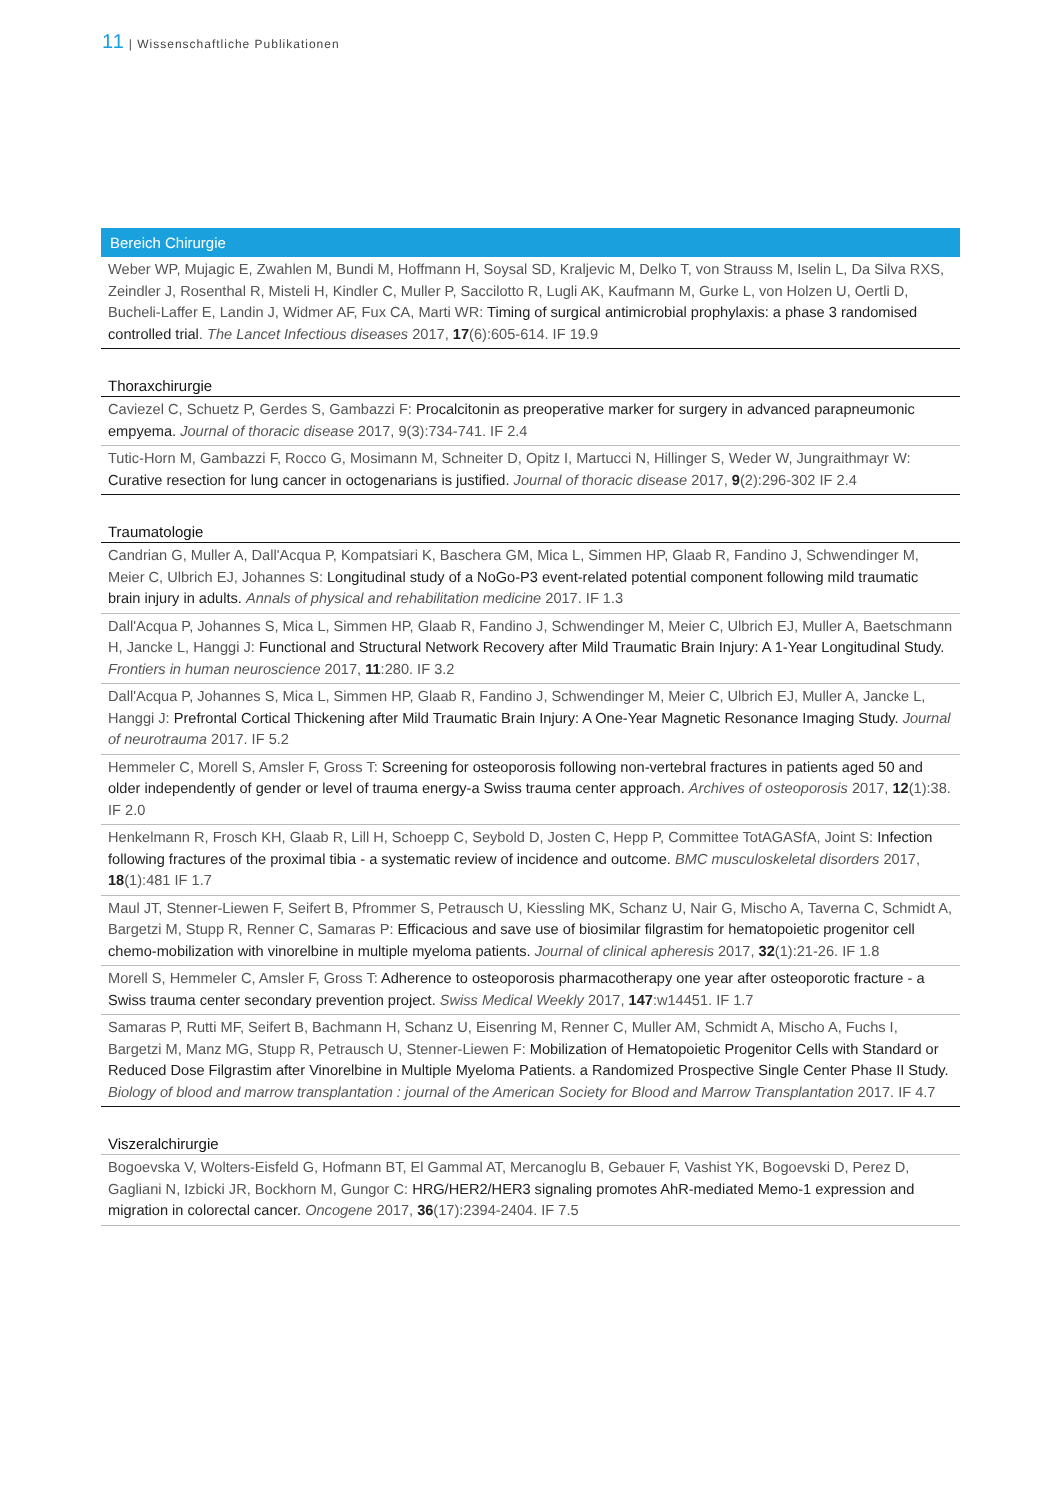11 | Wissenschaftliche Publikationen
Bereich Chirurgie
Weber WP, Mujagic E, Zwahlen M, Bundi M, Hoffmann H, Soysal SD, Kraljevic M, Delko T, von Strauss M, Iselin L, Da Silva RXS, Zeindler J, Rosenthal R, Misteli H, Kindler C, Muller P, Saccilotto R, Lugli AK, Kaufmann M, Gurke L, von Holzen U, Oertli D, Bucheli-Laffer E, Landin J, Widmer AF, Fux CA, Marti WR: Timing of surgical antimicrobial prophylaxis: a phase 3 randomised controlled trial. The Lancet Infectious diseases 2017, 17(6):605-614. IF 19.9
Thoraxchirurgie
Caviezel C, Schuetz P, Gerdes S, Gambazzi F: Procalcitonin as preoperative marker for surgery in advanced parapneumonic empyema. Journal of thoracic disease 2017, 9(3):734-741. IF 2.4
Tutic-Horn M, Gambazzi F, Rocco G, Mosimann M, Schneiter D, Opitz I, Martucci N, Hillinger S, Weder W, Jungraithmayr W: Curative resection for lung cancer in octogenarians is justified. Journal of thoracic disease 2017, 9(2):296-302 IF 2.4
Traumatologie
Candrian G, Muller A, Dall'Acqua P, Kompatsiari K, Baschera GM, Mica L, Simmen HP, Glaab R, Fandino J, Schwendinger M, Meier C, Ulbrich EJ, Johannes S: Longitudinal study of a NoGo-P3 event-related potential component following mild traumatic brain injury in adults. Annals of physical and rehabilitation medicine 2017. IF 1.3
Dall'Acqua P, Johannes S, Mica L, Simmen HP, Glaab R, Fandino J, Schwendinger M, Meier C, Ulbrich EJ, Muller A, Baetschmann H, Jancke L, Hanggi J: Functional and Structural Network Recovery after Mild Traumatic Brain Injury: A 1-Year Longitudinal Study. Frontiers in human neuroscience 2017, 11:280. IF 3.2
Dall'Acqua P, Johannes S, Mica L, Simmen HP, Glaab R, Fandino J, Schwendinger M, Meier C, Ulbrich EJ, Muller A, Jancke L, Hanggi J: Prefrontal Cortical Thickening after Mild Traumatic Brain Injury: A One-Year Magnetic Resonance Imaging Study. Journal of neurotrauma 2017. IF 5.2
Hemmeler C, Morell S, Amsler F, Gross T: Screening for osteoporosis following non-vertebral fractures in patients aged 50 and older independently of gender or level of trauma energy-a Swiss trauma center approach. Archives of osteoporosis 2017, 12(1):38. IF 2.0
Henkelmann R, Frosch KH, Glaab R, Lill H, Schoepp C, Seybold D, Josten C, Hepp P, Committee TotAGASfA, Joint S: Infection following fractures of the proximal tibia - a systematic review of incidence and outcome. BMC musculoskeletal disorders 2017, 18(1):481 IF 1.7
Maul JT, Stenner-Liewen F, Seifert B, Pfrommer S, Petrausch U, Kiessling MK, Schanz U, Nair G, Mischo A, Taverna C, Schmidt A, Bargetzi M, Stupp R, Renner C, Samaras P: Efficacious and save use of biosimilar filgrastim for hematopoietic progenitor cell chemo-mobilization with vinorelbine in multiple myeloma patients. Journal of clinical apheresis 2017, 32(1):21-26. IF 1.8
Morell S, Hemmeler C, Amsler F, Gross T: Adherence to osteoporosis pharmacotherapy one year after osteoporotic fracture - a Swiss trauma center secondary prevention project. Swiss Medical Weekly 2017, 147:w14451. IF 1.7
Samaras P, Rutti MF, Seifert B, Bachmann H, Schanz U, Eisenring M, Renner C, Muller AM, Schmidt A, Mischo A, Fuchs I, Bargetzi M, Manz MG, Stupp R, Petrausch U, Stenner-Liewen F: Mobilization of Hematopoietic Progenitor Cells with Standard or Reduced Dose Filgrastim after Vinorelbine in Multiple Myeloma Patients. a Randomized Prospective Single Center Phase II Study. Biology of blood and marrow transplantation : journal of the American Society for Blood and Marrow Transplantation 2017. IF 4.7
Viszeralchirurgie
Bogoevska V, Wolters-Eisfeld G, Hofmann BT, El Gammal AT, Mercanoglu B, Gebauer F, Vashist YK, Bogoevski D, Perez D, Gagliani N, Izbicki JR, Bockhorn M, Gungor C: HRG/HER2/HER3 signaling promotes AhR-mediated Memo-1 expression and migration in colorectal cancer. Oncogene 2017, 36(17):2394-2404. IF 7.5